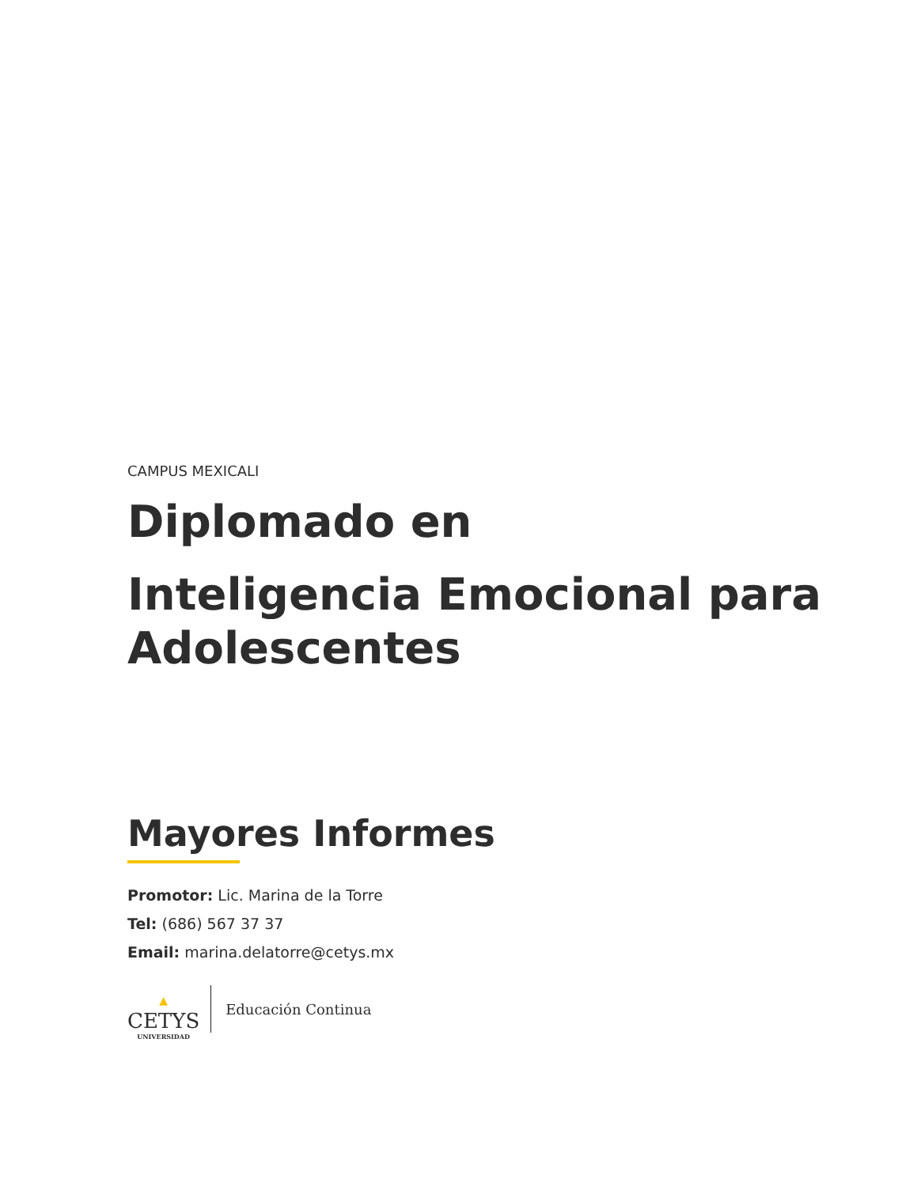CAMPUS MEXICALI
Diplomado en
Inteligencia Emocional para Adolescentes
Mayores Informes
Promotor: Lic. Marina de la Torre
Tel: (686) 567 37 37
Email: marina.delatorre@cetys.mx
▲
CETYS
UNIVERSIDAD
Educación Continua